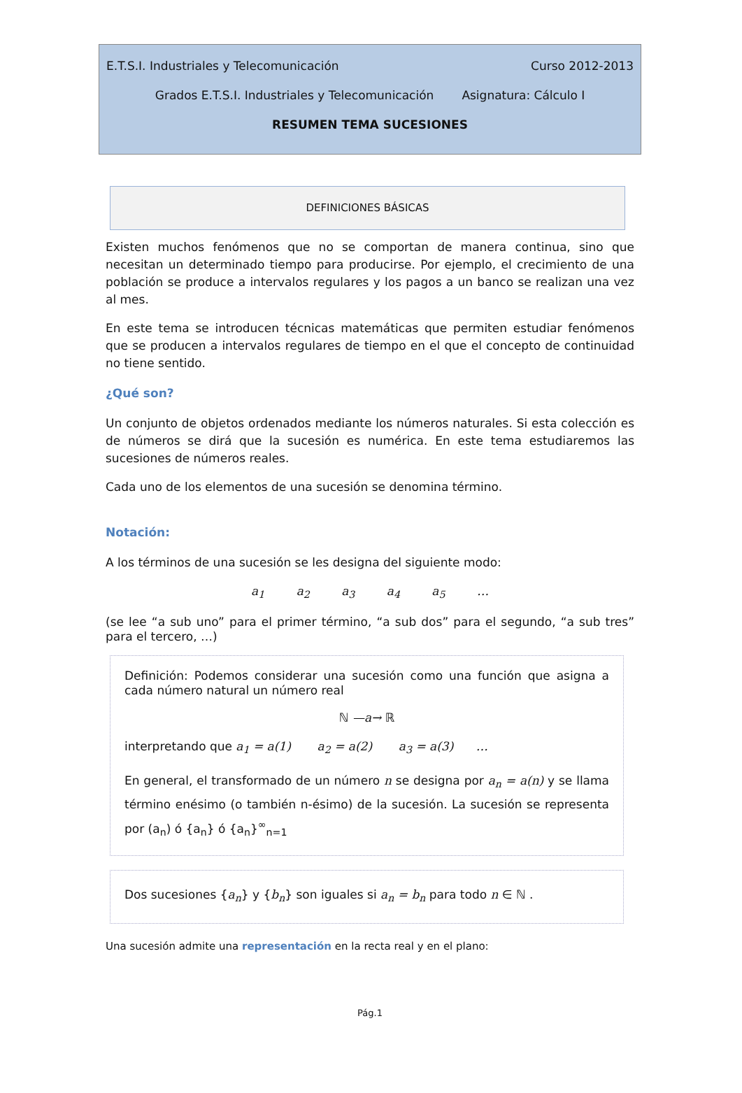E.T.S.I. Industriales y Telecomunicación Curso 2012-2013
Grados E.T.S.I. Industriales y Telecomunicación Asignatura: Cálculo I
RESUMEN TEMA SUCESIONES
DEFINICIONES BÁSICAS
Existen muchos fenómenos que no se comportan de manera continua, sino que necesitan un determinado tiempo para producirse. Por ejemplo, el crecimiento de una población se produce a intervalos regulares y los pagos a un banco se realizan una vez al mes.
En este tema se introducen técnicas matemáticas que permiten estudiar fenómenos que se producen a intervalos regulares de tiempo en el que el concepto de continuidad no tiene sentido.
¿Qué son?
Un conjunto de objetos ordenados mediante los números naturales. Si esta colección es de números se dirá que la sucesión es numérica. En este tema estudiaremos las sucesiones de números reales.
Cada uno de los elementos de una sucesión se denomina término.
Notación:
A los términos de una sucesión se les designa del siguiente modo:
a<sub>1</sub> a<sub>2</sub> a<sub>3</sub> a<sub>4</sub> a<sub>5</sub> …
(se lee “a sub uno” para el primer término, “a sub dos” para el segundo, “a sub tres” para el tercero, …)
Definición: Podemos considerar una sucesión como una función que asigna a cada número natural un número real
ℕ —a→ ℝ
interpretando que a<sub>1</sub> = a(1) a<sub>2</sub> = a(2) a<sub>3</sub> = a(3) …
En general, el transformado de un número n se designa por a<sub>n</sub> = a(n) y se llama término enésimo (o también n-ésimo) de la sucesión. La sucesión se representa por (a<sub>n</sub>) ó {a<sub>n</sub>} ó {a<sub>n</sub>}<sup>∞</sup><sub>n=1</sub>
Dos sucesiones {a<sub>n</sub>} y {b<sub>n</sub>} son iguales si a<sub>n</sub> = b<sub>n</sub> para todo n ∈ ℕ .
Una sucesión admite una representación en la recta real y en el plano:
Pág.1